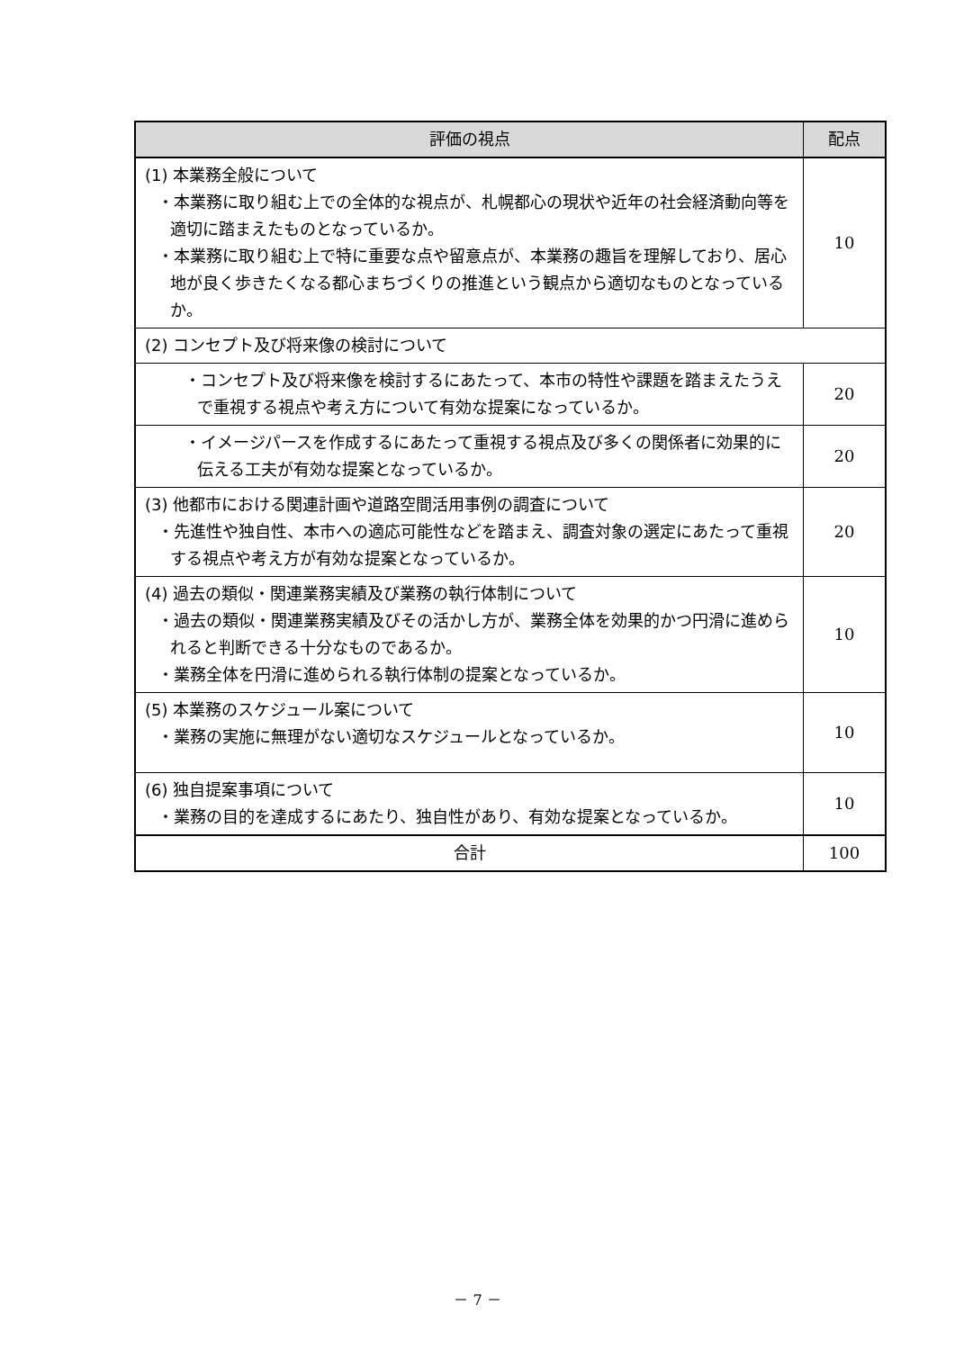| 評価の視点 | 配点 |
| --- | --- |
| (1) 本業務全般について ・本業務に取り組む上での全体的な視点が、札幌都心の現状や近年の社会経済動向等を適切に踏まえたものとなっているか。 ・本業務に取り組む上で特に重要な点や留意点が、本業務の趣旨を理解しており、居心地が良く歩きたくなる都心まちづくりの推進という観点から適切なものとなっているか。 | 10 |
| (2) コンセプト及び将来像の検討について | |
| ・コンセプト及び将来像を検討するにあたって、本市の特性や課題を踏まえたうえで重視する視点や考え方について有効な提案になっているか。 | 20 |
| ・イメージパースを作成するにあたって重視する視点及び多くの関係者に効果的に伝える工夫が有効な提案となっているか。 | 20 |
| (3) 他都市における関連計画や道路空間活用事例の調査について ・先進性や独自性、本市への適応可能性などを踏まえ、調査対象の選定にあたって重視する視点や考え方が有効な提案となっているか。 | 20 |
| (4) 過去の類似・関連業務実績及び業務の執行体制について ・過去の類似・関連業務実績及びその活かし方が、業務全体を効果的かつ円滑に進められると判断できる十分なものであるか。 ・業務全体を円滑に進められる執行体制の提案となっているか。 | 10 |
| (5) 本業務のスケジュール案について ・業務の実施に無理がない適切なスケジュールとなっているか。 | 10 |
| (6) 独自提案事項について ・業務の目的を達成するにあたり、独自性があり、有効な提案となっているか。 | 10 |
| 合計 | 100 |
－ 7 －